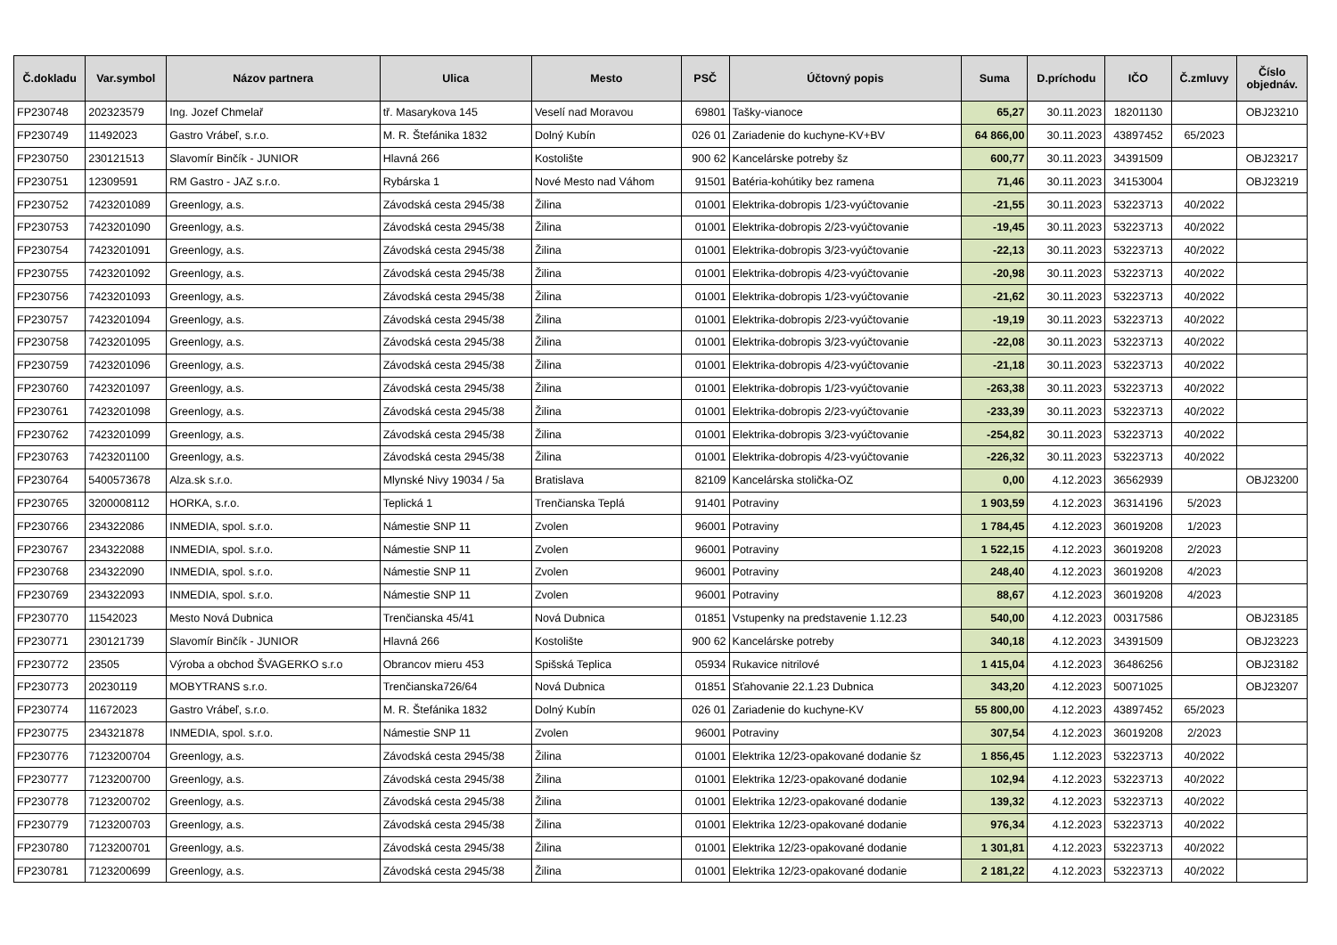| Č.dokladu | Var.symbol | Názov partnera | Ulica | Mesto | PSČ | Účtovný popis | Suma | D.príchodu | IČO | Č.zmluvy | Číslo objednáv. |
| --- | --- | --- | --- | --- | --- | --- | --- | --- | --- | --- | --- |
| FP230748 | 202323579 | Ing. Jozef Chmelař | tř. Masarykova 145 | Veselí nad Moravou | 69801 | Tašky-vianoce | 65,27 | 30.11.2023 | 18201130 | | OBJ23210 |
| FP230749 | 11492023 | Gastro Vrábeľ, s.r.o. | M. R. Štefánika 1832 | Dolný Kubín | 026 01 | Zariadenie do kuchyne-KV+BV | 64 866,00 | 30.11.2023 | 43897452 | 65/2023 | |
| FP230750 | 230121513 | Slavomír Binčík - JUNIOR | Hlavná 266 | Kostolište | 900 62 | Kancelárske potreby šz | 600,77 | 30.11.2023 | 34391509 | | OBJ23217 |
| FP230751 | 12309591 | RM Gastro - JAZ s.r.o. | Rybárska 1 | Nové Mesto nad Váhom | 91501 | Batéria-kohútiky bez ramena | 71,46 | 30.11.2023 | 34153004 | | OBJ23219 |
| FP230752 | 7423201089 | Greenlogy, a.s. | Závodská cesta 2945/38 | Žilina | 01001 | Elektrika-dobropis 1/23-vyúčtovanie | -21,55 | 30.11.2023 | 53223713 | 40/2022 | |
| FP230753 | 7423201090 | Greenlogy, a.s. | Závodská cesta 2945/38 | Žilina | 01001 | Elektrika-dobropis 2/23-vyúčtovanie | -19,45 | 30.11.2023 | 53223713 | 40/2022 | |
| FP230754 | 7423201091 | Greenlogy, a.s. | Závodská cesta 2945/38 | Žilina | 01001 | Elektrika-dobropis 3/23-vyúčtovanie | -22,13 | 30.11.2023 | 53223713 | 40/2022 | |
| FP230755 | 7423201092 | Greenlogy, a.s. | Závodská cesta 2945/38 | Žilina | 01001 | Elektrika-dobropis 4/23-vyúčtovanie | -20,98 | 30.11.2023 | 53223713 | 40/2022 | |
| FP230756 | 7423201093 | Greenlogy, a.s. | Závodská cesta 2945/38 | Žilina | 01001 | Elektrika-dobropis 1/23-vyúčtovanie | -21,62 | 30.11.2023 | 53223713 | 40/2022 | |
| FP230757 | 7423201094 | Greenlogy, a.s. | Závodská cesta 2945/38 | Žilina | 01001 | Elektrika-dobropis 2/23-vyúčtovanie | -19,19 | 30.11.2023 | 53223713 | 40/2022 | |
| FP230758 | 7423201095 | Greenlogy, a.s. | Závodská cesta 2945/38 | Žilina | 01001 | Elektrika-dobropis 3/23-vyúčtovanie | -22,08 | 30.11.2023 | 53223713 | 40/2022 | |
| FP230759 | 7423201096 | Greenlogy, a.s. | Závodská cesta 2945/38 | Žilina | 01001 | Elektrika-dobropis 4/23-vyúčtovanie | -21,18 | 30.11.2023 | 53223713 | 40/2022 | |
| FP230760 | 7423201097 | Greenlogy, a.s. | Závodská cesta 2945/38 | Žilina | 01001 | Elektrika-dobropis 1/23-vyúčtovanie | -263,38 | 30.11.2023 | 53223713 | 40/2022 | |
| FP230761 | 7423201098 | Greenlogy, a.s. | Závodská cesta 2945/38 | Žilina | 01001 | Elektrika-dobropis 2/23-vyúčtovanie | -233,39 | 30.11.2023 | 53223713 | 40/2022 | |
| FP230762 | 7423201099 | Greenlogy, a.s. | Závodská cesta 2945/38 | Žilina | 01001 | Elektrika-dobropis 3/23-vyúčtovanie | -254,82 | 30.11.2023 | 53223713 | 40/2022 | |
| FP230763 | 7423201100 | Greenlogy, a.s. | Závodská cesta 2945/38 | Žilina | 01001 | Elektrika-dobropis 4/23-vyúčtovanie | -226,32 | 30.11.2023 | 53223713 | 40/2022 | |
| FP230764 | 5400573678 | Alza.sk s.r.o. | Mlynské Nivy 19034 / 5a | Bratislava | 82109 | Kancelárska stolička-OZ | 0,00 | 4.12.2023 | 36562939 | | OBJ23200 |
| FP230765 | 3200008112 | HORKA, s.r.o. | Teplická 1 | Trenčianska Teplá | 91401 | Potraviny | 1 903,59 | 4.12.2023 | 36314196 | 5/2023 | |
| FP230766 | 234322086 | INMEDIA, spol. s.r.o. | Námestie SNP 11 | Zvolen | 96001 | Potraviny | 1 784,45 | 4.12.2023 | 36019208 | 1/2023 | |
| FP230767 | 234322088 | INMEDIA, spol. s.r.o. | Námestie SNP 11 | Zvolen | 96001 | Potraviny | 1 522,15 | 4.12.2023 | 36019208 | 2/2023 | |
| FP230768 | 234322090 | INMEDIA, spol. s.r.o. | Námestie SNP 11 | Zvolen | 96001 | Potraviny | 248,40 | 4.12.2023 | 36019208 | 4/2023 | |
| FP230769 | 234322093 | INMEDIA, spol. s.r.o. | Námestie SNP 11 | Zvolen | 96001 | Potraviny | 88,67 | 4.12.2023 | 36019208 | 4/2023 | |
| FP230770 | 11542023 | Mesto Nová Dubnica | Trenčianska 45/41 | Nová Dubnica | 01851 | Vstupenky na predstavenie 1.12.23 | 540,00 | 4.12.2023 | 00317586 | | OBJ23185 |
| FP230771 | 230121739 | Slavomír Binčík - JUNIOR | Hlavná 266 | Kostolište | 900 62 | Kancelárske potreby | 340,18 | 4.12.2023 | 34391509 | | OBJ23223 |
| FP230772 | 23505 | Výroba a obchod ŠVAGERKO s.r.o | Obrancov mieru 453 | Spišská Teplica | 05934 | Rukavice nitrilové | 1 415,04 | 4.12.2023 | 36486256 | | OBJ23182 |
| FP230773 | 20230119 | MOBYTRANS s.r.o. | Trenčianska726/64 | Nová Dubnica | 01851 | Sťahovanie 22.1.23 Dubnica | 343,20 | 4.12.2023 | 50071025 | | OBJ23207 |
| FP230774 | 11672023 | Gastro Vrábeľ, s.r.o. | M. R. Štefánika 1832 | Dolný Kubín | 026 01 | Zariadenie do kuchyne-KV | 55 800,00 | 4.12.2023 | 43897452 | 65/2023 | |
| FP230775 | 234321878 | INMEDIA, spol. s.r.o. | Námestie SNP 11 | Zvolen | 96001 | Potraviny | 307,54 | 4.12.2023 | 36019208 | 2/2023 | |
| FP230776 | 7123200704 | Greenlogy, a.s. | Závodská cesta 2945/38 | Žilina | 01001 | Elektrika 12/23-opakované dodanie šz | 1 856,45 | 1.12.2023 | 53223713 | 40/2022 | |
| FP230777 | 7123200700 | Greenlogy, a.s. | Závodská cesta 2945/38 | Žilina | 01001 | Elektrika 12/23-opakované dodanie | 102,94 | 4.12.2023 | 53223713 | 40/2022 | |
| FP230778 | 7123200702 | Greenlogy, a.s. | Závodská cesta 2945/38 | Žilina | 01001 | Elektrika 12/23-opakované dodanie | 139,32 | 4.12.2023 | 53223713 | 40/2022 | |
| FP230779 | 7123200703 | Greenlogy, a.s. | Závodská cesta 2945/38 | Žilina | 01001 | Elektrika 12/23-opakované dodanie | 976,34 | 4.12.2023 | 53223713 | 40/2022 | |
| FP230780 | 7123200701 | Greenlogy, a.s. | Závodská cesta 2945/38 | Žilina | 01001 | Elektrika 12/23-opakované dodanie | 1 301,81 | 4.12.2023 | 53223713 | 40/2022 | |
| FP230781 | 7123200699 | Greenlogy, a.s. | Závodská cesta 2945/38 | Žilina | 01001 | Elektrika 12/23-opakované dodanie | 2 181,22 | 4.12.2023 | 53223713 | 40/2022 | |